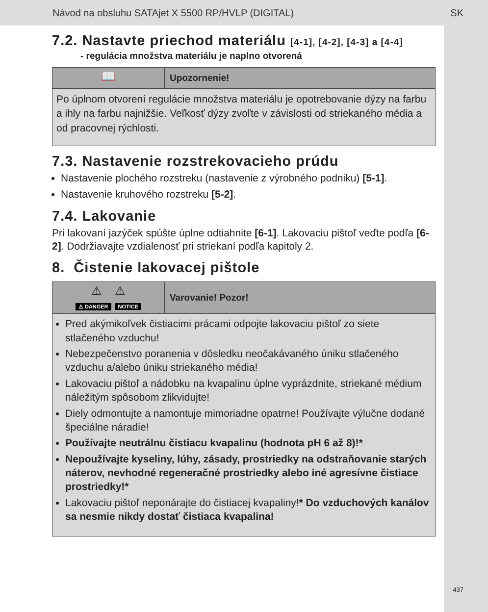Návod na obsluhu SATAjet X 5500 RP/HVLP (DIGITAL) SK
7.2. Nastavte priechod materiálu [4-1], [4-2], [4-3] a [4-4]
- regulácia množstva materiálu je naplno otvorená
📖
Upozornenie!
Po úplnom otvorení regulácie množstva materiálu je opotrebovanie dýzy na farbu a ihly na farbu najnižšie. Veľkosť dýzy zvoľte v závislosti od striekaného média a od pracovnej rýchlosti.
7.3. Nastavenie rozstrekovacieho prúdu
Nastavenie plochého rozstreku (nastavenie z výrobného podniku) [5-1].
Nastavenie kruhového rozstreku [5-2].
7.4. Lakovanie
Pri lakovaní jazýček spúšte úplne odtiahnite [6-1]. Lakovaciu pištoľ veďte podľa [6-2]. Dodržiavajte vzdialenosť pri striekaní podľa kapitoly 2.
8. Čistenie lakovacej pištole
⚠ ⚠
⚠ DANGER NOTICE
Varovanie! Pozor!
Pred akýmikoľvek čistiacimi prácami odpojte lakovaciu pištoľ zo siete stlačeného vzduchu!
Nebezpečenstvo poranenia v dôsledku neočakávaného úniku stlačeného vzduchu a/alebo úniku striekaného média!
Lakovaciu pištoľ a nádobku na kvapalinu úplne vyprázdnite, striekané médium náležitým spôsobom zlikvidujte!
Diely odmontujte a namontuje mimoriadne opatrne! Používajte výlučne dodané špeciálne náradie!
Používajte neutrálnu čistiacu kvapalinu (hodnota pH 6 až 8)!*
Nepoužívajte kyseliny, lúhy, zásady, prostriedky na odstraňovanie starých náterov, nevhodné regeneračné prostriedky alebo iné agresívne čistiace prostriedky!*
Lakovaciu pištoľ neponárajte do čistiacej kvapaliny!* Do vzduchových kanálov sa nesmie nikdy dostať čistiaca kvapalina!
437